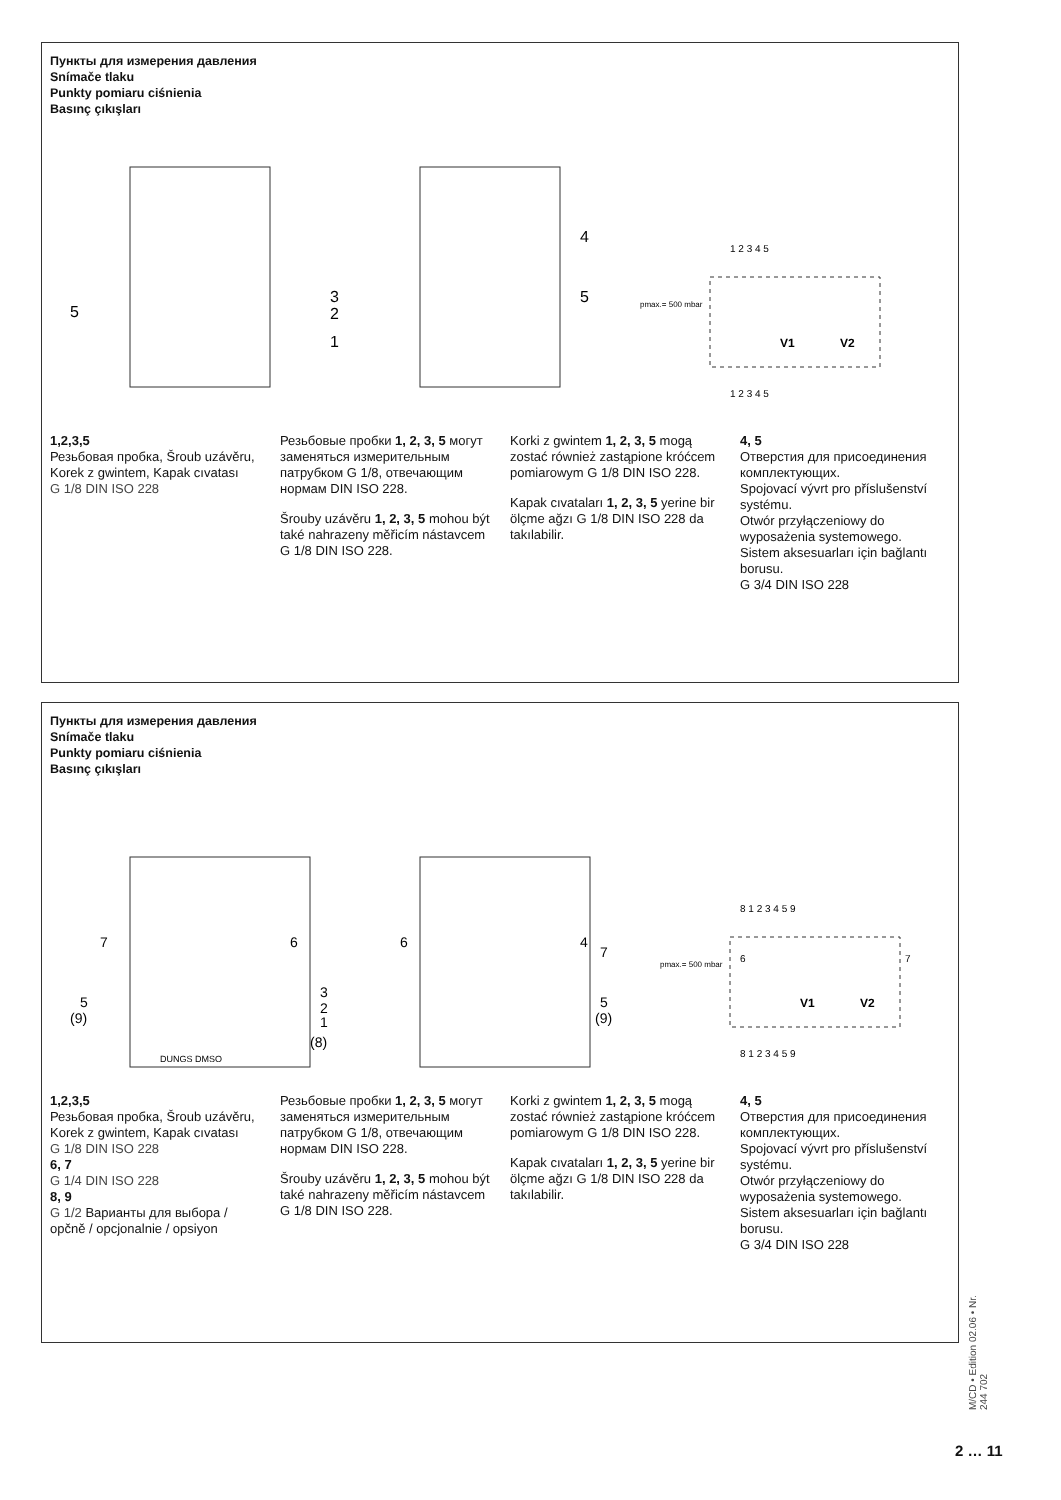Пункты для измерения давления
Snímače tlaku
Punkty pomiaru ciśnienia
Basınç çıkışları
5
3
2
1
4
5
pmax.= 500 mbar
V1
V2
1 2 3 4 5
1 2 3 4 5
1,2,3,5
Резьбовая пробка, Šroub uzávěru, Korek z gwintem, Kapak cıvatası
G 1/8 DIN ISO 228
Резьбовые пробки 1, 2, 3, 5 могут заменяться измерительным патрубком G 1/8, отвечающим нормам DIN ISO 228.
Šrouby uzávěru 1, 2, 3, 5 mohou být také nahrazeny měřicím nástavcem G 1/8 DIN ISO 228.
Korki z gwintem 1, 2, 3, 5 mogą zostać również zastąpione króćcem pomiarowym G 1/8 DIN ISO 228.
Kapak cıvataları 1, 2, 3, 5 yerine bir ölçme ağzı G 1/8 DIN ISO 228 da takılabilir.
4, 5
Отверстия для присоединения комплектующих.
Spojovací vývrt pro příslušenství systému.
Otwór przyłączeniowy do wyposażenia systemowego.
Sistem aksesuarları için bağlantı borusu.
G 3/4 DIN ISO 228
Пункты для измерения давления
Snímače tlaku
Punkty pomiaru ciśnienia
Basınç çıkışları
7
6
5
(9)
3
2
1
(8)
DUNGS DMSO
6
4
7
5
(9)
pmax.= 500 mbar
6
7
V1
V2
8 1 2 3 4 5 9
8 1 2 3 4 5 9
1,2,3,5
Резьбовая пробка, Šroub uzávěru, Korek z gwintem, Kapak cıvatası
G 1/8 DIN ISO 228
6, 7
G 1/4 DIN ISO 228
8, 9
G 1/2 Варианты для выбора / opčně / opcjonalnie / opsiyon
Резьбовые пробки 1, 2, 3, 5 могут заменяться измерительным патрубком G 1/8, отвечающим нормам DIN ISO 228.
Šrouby uzávěru 1, 2, 3, 5 mohou být také nahrazeny měřicím nástavcem G 1/8 DIN ISO 228.
Korki z gwintem 1, 2, 3, 5 mogą zostać również zastąpione króćcem pomiarowym G 1/8 DIN ISO 228.
Kapak cıvataları 1, 2, 3, 5 yerine bir ölçme ağzı G 1/8 DIN ISO 228 da takılabilir.
4, 5
Отверстия для присоединения комплектующих.
Spojovací vývrt pro příslušenství systému.
Otwór przyłączeniowy do wyposażenia systemowego.
Sistem aksesuarları için bağlantı borusu.
G 3/4 DIN ISO 228
M/CD • Edition 02.06 • Nr. 244 702
2 … 11